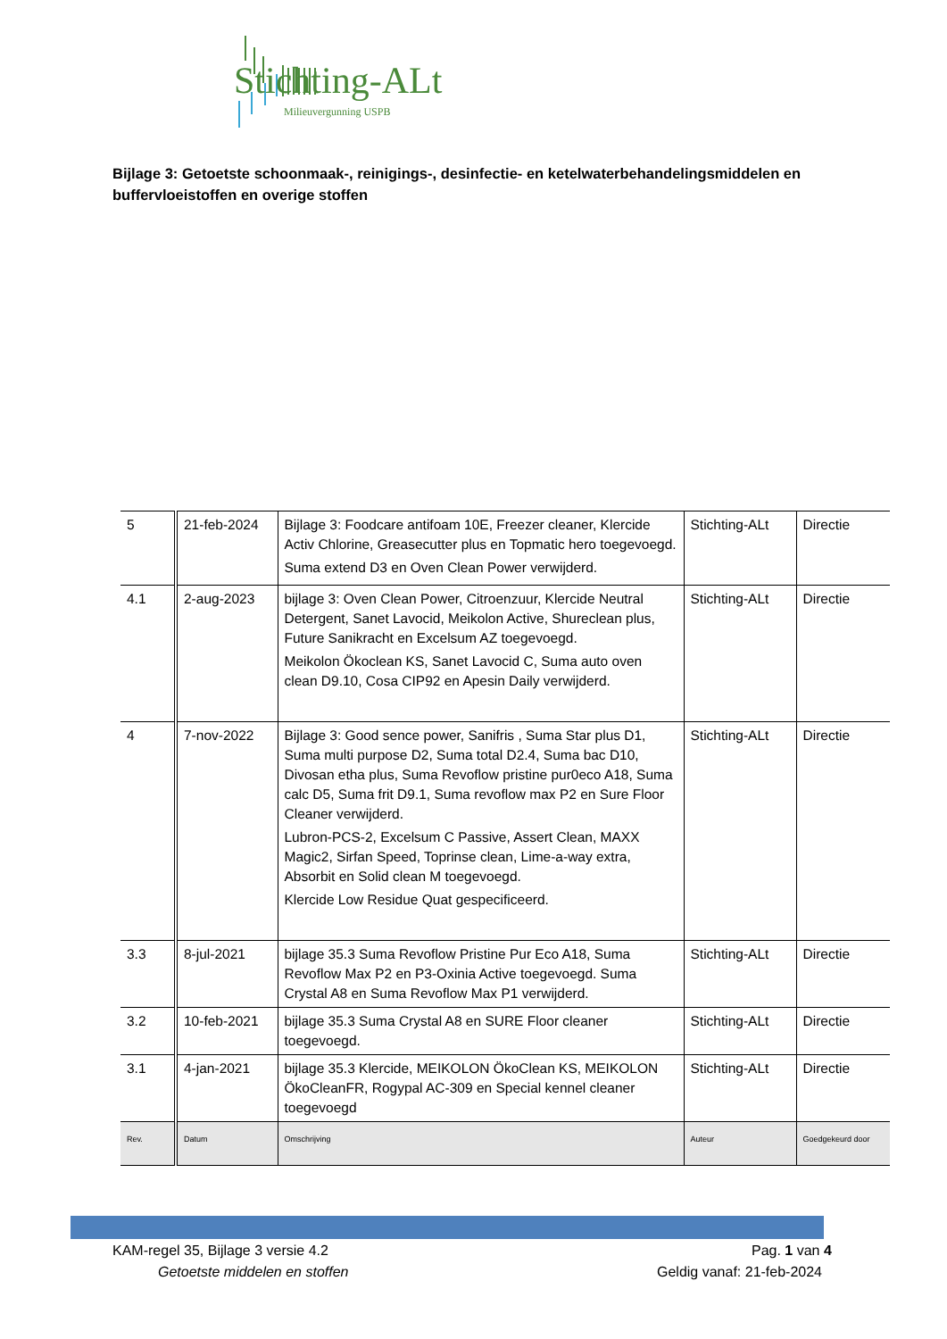Stichting-ALt
Milieuvergunning USPB
Bijlage 3: Getoetste schoonmaak-, reinigings-, desinfectie- en ketelwaterbehandelingsmiddelen en buffervloeistoffen en overige stoffen
| 5 | 21-feb-2024 | Bijlage 3: Foodcare antifoam 10E, Freezer cleaner, Klercide Activ Chlorine, Greasecutter plus en Topmatic hero toegevoegd. Suma extend D3 en Oven Clean Power verwijderd. | Stichting-ALt | Directie |
| 4.1 | 2-aug-2023 | bijlage 3: Oven Clean Power, Citroenzuur, Klercide Neutral Detergent, Sanet Lavocid, Meikolon Active, Shureclean plus, Future Sanikracht en Excelsum AZ toegevoegd. Meikolon Ökoclean KS, Sanet Lavocid C, Suma auto oven clean D9.10, Cosa CIP92 en Apesin Daily verwijderd. | Stichting-ALt | Directie |
| 4 | 7-nov-2022 | Bijlage 3: Good sence power, Sanifris , Suma Star plus D1, Suma multi purpose D2, Suma total D2.4, Suma bac D10, Divosan etha plus, Suma Revoflow pristine pur0eco A18, Suma calc D5, Suma frit D9.1, Suma revoflow max P2 en Sure Floor Cleaner verwijderd. Lubron-PCS-2, Excelsum C Passive, Assert Clean, MAXX Magic2, Sirfan Speed, Toprinse clean, Lime-a-way extra, Absorbit en Solid clean M toegevoegd. Klercide Low Residue Quat gespecificeerd. | Stichting-ALt | Directie |
| 3.3 | 8-jul-2021 | bijlage 35.3 Suma Revoflow Pristine Pur Eco A18, Suma Revoflow Max P2 en P3-Oxinia Active toegevoegd. Suma Crystal A8 en Suma Revoflow Max P1 verwijderd. | Stichting-ALt | Directie |
| 3.2 | 10-feb-2021 | bijlage 35.3 Suma Crystal A8 en SURE Floor cleaner toegevoegd. | Stichting-ALt | Directie |
| 3.1 | 4-jan-2021 | bijlage 35.3 Klercide, MEIKOLON ÖkoClean KS, MEIKOLON ÖkoCleanFR, Rogypal AC-309 en Special kennel cleaner toegevoegd | Stichting-ALt | Directie |
| Rev. | Datum | Omschrijving | Auteur | Goedgekeurd door |
KAM-regel 35, Bijlage 3 versie 4.2
Pag. 1 van 4
Getoetste middelen en stoffen Geldig vanaf: 21-feb-2024